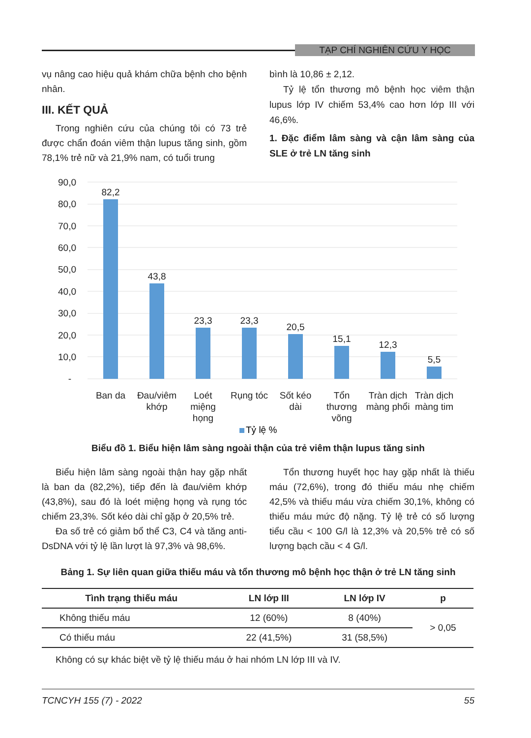TẠP CHÍ NGHIÊN CỨU Y HỌC
vụ nâng cao hiệu quả khám chữa bệnh cho bệnh nhân.
III. KẾT QUẢ
Trong nghiên cứu của chúng tôi có 73 trẻ được chẩn đoán viêm thận lupus tăng sinh, gồm 78,1% trẻ nữ và 21,9% nam, có tuổi trung
bình là 10,86 ± 2,12.
Tỷ lệ tổn thương mô bệnh học viêm thận lupus lớp IV chiếm 53,4% cao hơn lớp III với 46,6%.
1. Đặc điểm lâm sàng và cận lâm sàng của SLE ở trẻ LN tăng sinh
90,0
80,0
70,0
60,0
50,0
40,0
30,0
20,0
10,0
-
82,2
43,8
23,3
23,3
20,5
15,1
12,3
5,5
Ban da
Đau/viêm
khớp
Loét
miệng
họng
Rụng tóc
Sốt kéo
dài
Tổn
thương
võng
Tràn dịch
màng phổi
Tràn dịch
màng tim
Tỷ lệ %
Biểu đồ 1. Biểu hiện lâm sàng ngoài thận của trẻ viêm thận lupus tăng sinh
Biểu hiện lâm sàng ngoài thận hay gặp nhất là ban da (82,2%), tiếp đến là đau/viêm khớp (43,8%), sau đó là loét miệng họng và rụng tóc chiếm 23,3%. Sốt kéo dài chỉ gặp ở 20,5% trẻ.
Đa số trẻ có giảm bổ thể C3, C4 và tăng anti-DsDNA với tỷ lệ lần lượt là 97,3% và 98,6%.
Tổn thương huyết học hay gặp nhất là thiếu máu (72,6%), trong đó thiếu máu nhẹ chiếm 42,5% và thiếu máu vừa chiếm 30,1%, không có thiếu máu mức độ nặng. Tỷ lệ trẻ có số lượng tiểu cầu < 100 G/l là 12,3% và 20,5% trẻ có số lượng bạch cầu < 4 G/l.
Bảng 1. Sự liên quan giữa thiếu máu và tổn thương mô bệnh học thận ở trẻ LN tăng sinh
| Tình trạng thiếu máu | LN lớp III | LN lớp IV | p |
| --- | --- | --- | --- |
| Không thiếu máu | 12 (60%) | 8 (40%) | > 0,05 |
| Có thiếu máu | 22 (41,5%) | 31 (58,5%) | |
Không có sự khác biệt về tỷ lệ thiếu máu ở hai nhóm LN lớp III và IV.
TCNCYH 155 (7) - 2022 55